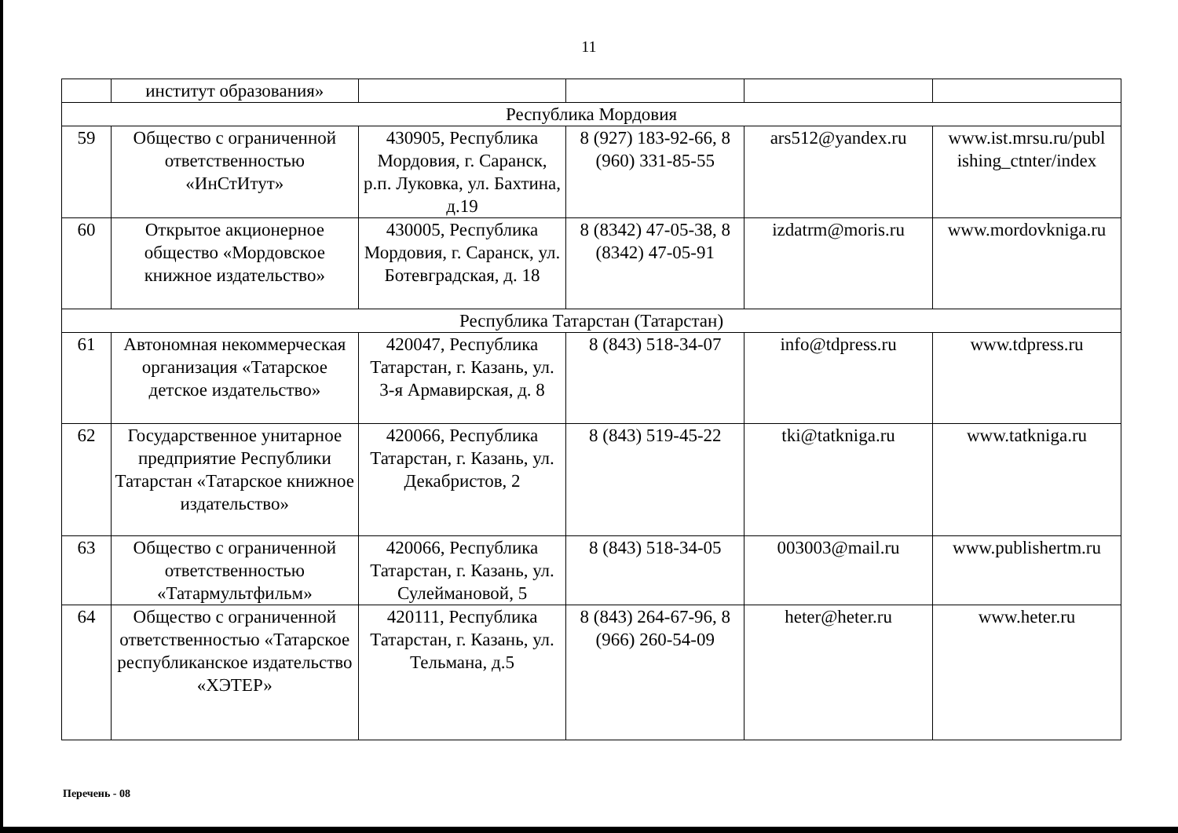11
| | институт образования» | | | | |
| Республика Мордовия | | | | | |
| 59 | Общество с ограниченной ответственностью «ИнСтИтут» | 430905, Республика Мордовия, г. Саранск, р.п. Луковка, ул. Бахтина, д.19 | 8 (927) 183-92-66, 8 (960) 331-85-55 | ars512@yandex.ru | www.ist.mrsu.ru/publ ishing_ctnter/index |
| 60 | Открытое акционерное общество «Мордовское книжное издательство» | 430005, Республика Мордовия, г. Саранск, ул. Ботевградская, д. 18 | 8 (8342) 47-05-38, 8 (8342) 47-05-91 | izdatrm@moris.ru | www.mordovkniga.ru |
| Республика Татарстан (Татарстан) | | | | | |
| 61 | Автономная некоммерческая организация «Татарское детское издательство» | 420047, Республика Татарстан, г. Казань, ул. 3-я Армавирская, д. 8 | 8 (843) 518-34-07 | info@tdpress.ru | www.tdpress.ru |
| 62 | Государственное унитарное предприятие Республики Татарстан «Татарское книжное издательство» | 420066, Республика Татарстан, г. Казань, ул. Декабристов, 2 | 8 (843) 519-45-22 | tki@tatkniga.ru | www.tatkniga.ru |
| 63 | Общество с ограниченной ответственностью «Татармультфильм» | 420066, Республика Татарстан, г. Казань, ул. Сулеймановой, 5 | 8 (843) 518-34-05 | 003003@mail.ru | www.publishertm.ru |
| 64 | Общество с ограниченной ответственностью «Татарское республиканское издательство «ХЭТЕР» | 420111, Республика Татарстан, г. Казань, ул. Тельмана, д.5 | 8 (843) 264-67-96, 8 (966) 260-54-09 | heter@heter.ru | www.heter.ru |
Перечень - 08